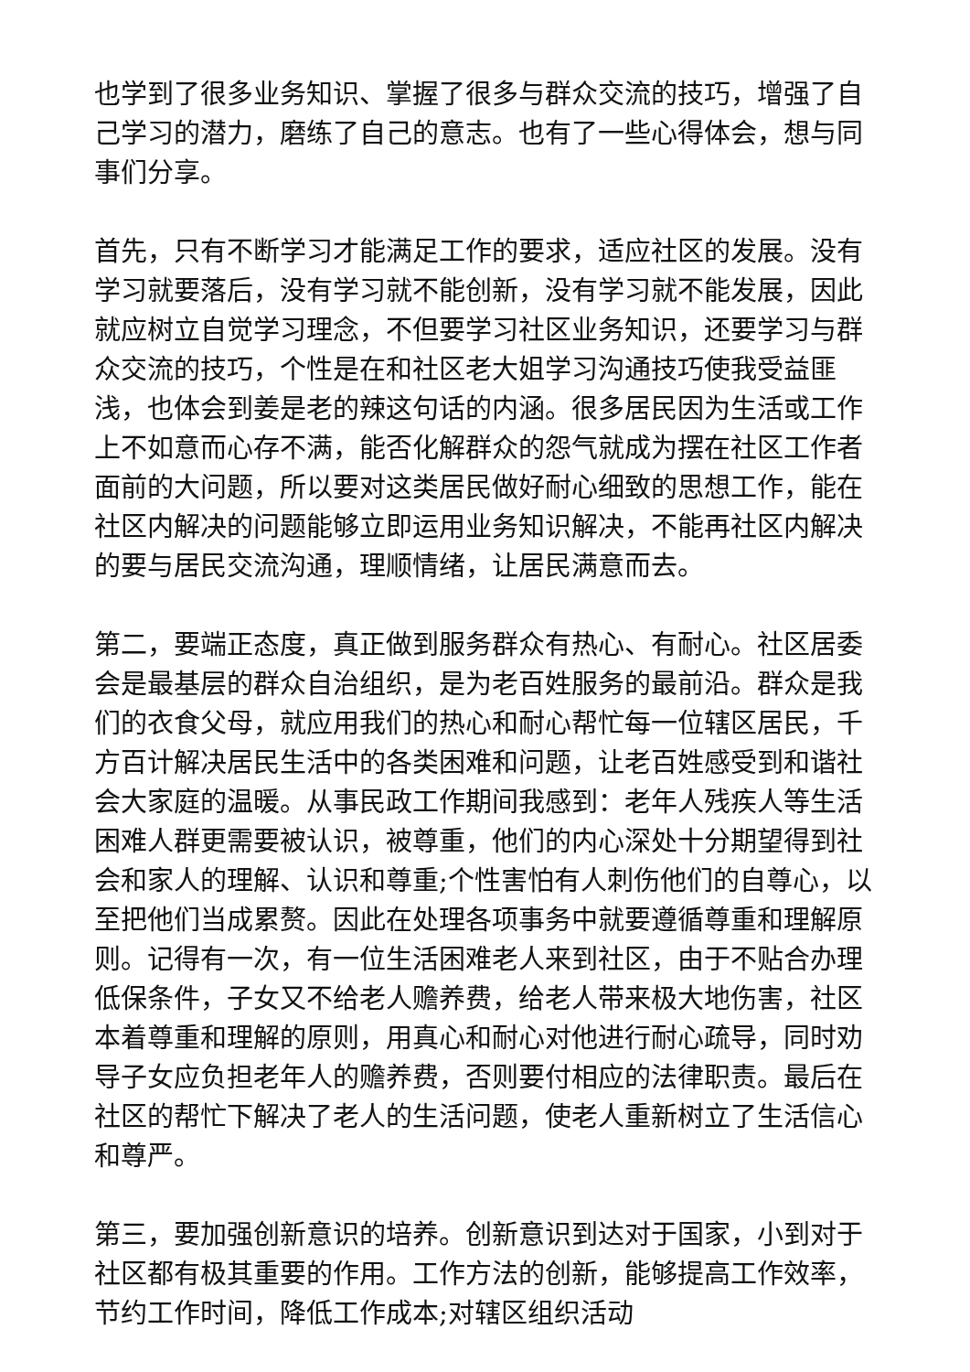也学到了很多业务知识、掌握了很多与群众交流的技巧，增强了自己学习的潜力，磨练了自己的意志。也有了一些心得体会，想与同事们分享。
首先，只有不断学习才能满足工作的要求，适应社区的发展。没有学习就要落后，没有学习就不能创新，没有学习就不能发展，因此就应树立自觉学习理念，不但要学习社区业务知识，还要学习与群众交流的技巧，个性是在和社区老大姐学习沟通技巧使我受益匪浅，也体会到姜是老的辣这句话的内涵。很多居民因为生活或工作上不如意而心存不满，能否化解群众的怨气就成为摆在社区工作者面前的大问题，所以要对这类居民做好耐心细致的思想工作，能在社区内解决的问题能够立即运用业务知识解决，不能再社区内解决的要与居民交流沟通，理顺情绪，让居民满意而去。
第二，要端正态度，真正做到服务群众有热心、有耐心。社区居委会是最基层的群众自治组织，是为老百姓服务的最前沿。群众是我们的衣食父母，就应用我们的热心和耐心帮忙每一位辖区居民，千方百计解决居民生活中的各类困难和问题，让老百姓感受到和谐社会大家庭的温暖。从事民政工作期间我感到：老年人残疾人等生活困难人群更需要被认识，被尊重，他们的内心深处十分期望得到社会和家人的理解、认识和尊重;个性害怕有人刺伤他们的自尊心，以至把他们当成累赘。因此在处理各项事务中就要遵循尊重和理解原则。记得有一次，有一位生活困难老人来到社区，由于不贴合办理低保条件，子女又不给老人赡养费，给老人带来极大地伤害，社区本着尊重和理解的原则，用真心和耐心对他进行耐心疏导，同时劝导子女应负担老年人的赡养费，否则要付相应的法律职责。最后在社区的帮忙下解决了老人的生活问题，使老人重新树立了生活信心和尊严。
第三，要加强创新意识的培养。创新意识到达对于国家，小到对于社区都有极其重要的作用。工作方法的创新，能够提高工作效率，节约工作时间，降低工作成本;对辖区组织活动